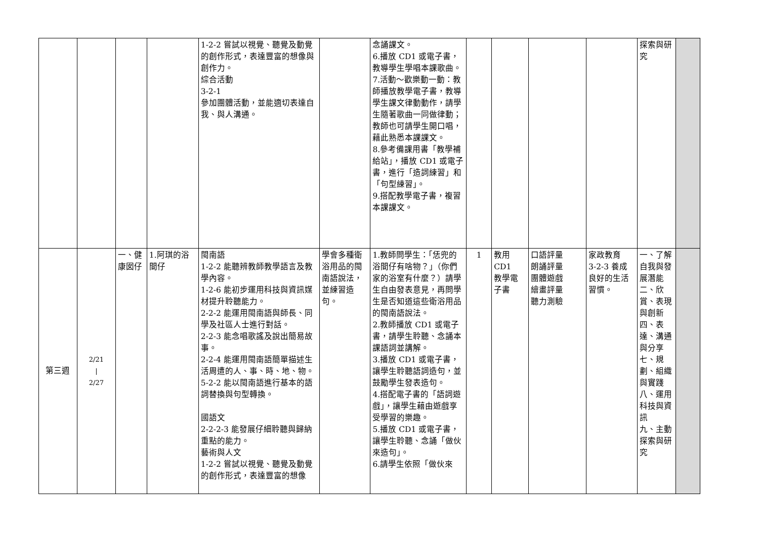| | | | | 1-2-2 嘗試以視覺、聽覺及動覺的創作形式，表達豐富的想像與創作力。 綜合活動 3-2-1 參加團體活動，並能適切表達自我、與人溝通。 | | 念誦課文。 6.播放 CD1 或電子書，教導學生學唱本課歌曲。 7.活動～歡樂動一動：教師播放教學電子書，教導學生課文律動動作，請學生隨著歌曲一同做律動；教師也可請學生開口唱，藉此熟悉本課課文。 8.參考備課用書「教學補給站」，播放 CD1 或電子書，進行「造詞練習」和「句型練習」。 9.搭配教學電子書，複習本課課文。 | | | | | 探索與研究 | |
| 第三週 | 2/21 / 2/27 | 一、健康囡仔 | 1.阿琪的浴間仔 | 閩南語 1-2-2 能聽辨教師教學語言及教學內容。 1-2-6 能初步運用科技與資訊媒材提升聆聽能力。 2-2-2 能運用閩南語與師長、同學及社區人士進行對話。 2-2-3 能念唱歌謠及說出簡易故事。 2-2-4 能運用閩南語簡單描述生活周遭的人、事、時、地、物。 5-2-2 能以閩南語進行基本的語詞替換與句型轉換。 國語文 2-2-2-3 能發展仔細聆聽與歸納重點的能力。 藝術與人文 1-2-2 嘗試以視覺、聽覺及動覺的創作形式，表達豐富的想像 | 學會多種衛浴用品的閩南語說法，並練習造句。 | 1.教師問學生：「恁兜的浴間仔有啥物？」（你們家的浴室有什麼？）請學生自由發表意見，再問學生是否知道這些衛浴用品的閩南語說法。 2.教師播放 CD1 或電子書，請學生聆聽、念誦本課語詞並講解。 3.播放 CD1 或電子書，讓學生聆聽語詞造句，並鼓勵學生發表造句。 4.搭配電子書的「語詞遊戲」，讓學生藉由遊戲享受學習的樂趣。 5.播放 CD1 或電子書，讓學生聆聽、念誦「做伙來造句」。 6.請學生依照「做伙來 | 1 | 教用 CD1 教學電子書 | 口語評量 朗誦評量 團體遊戲 繪畫評量 聽力測驗 | 家政教育 3-2-3 養成良好的生活習慣。 | 一、了解自我與發展潛能 二、欣賞、表現與創新 四、表達、溝通與分享 七、規劃、組織與實踐 八、運用科技與資訊 九、主動探索與研究 | |